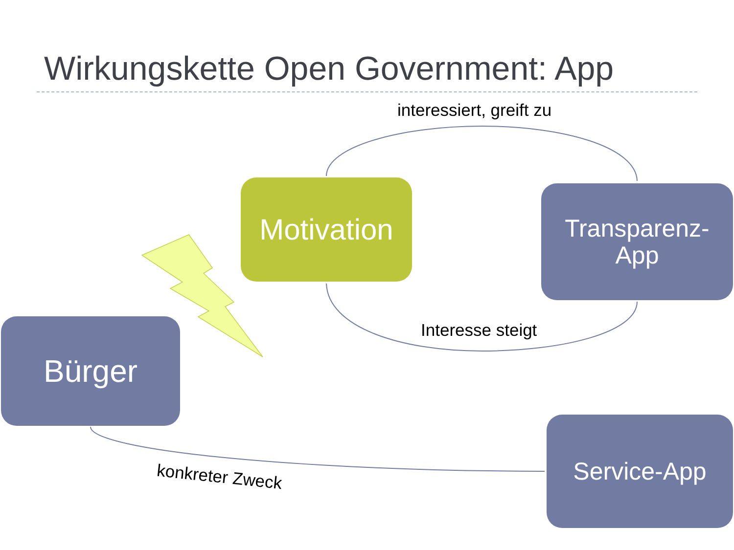Wirkungskette Open Government: App
interessiert, greift zu
Motivation
Transparenz-
App
Interesse steigt
Bürger
konkreter Zweck
Service-App